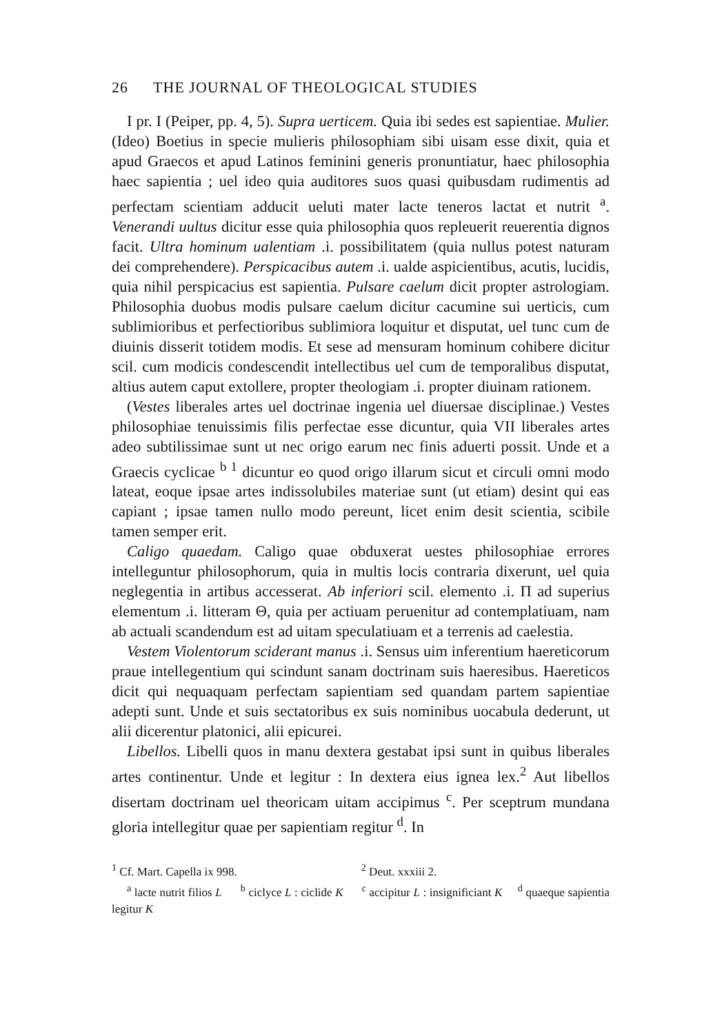26 THE JOURNAL OF THEOLOGICAL STUDIES
I pr. I (Peiper, pp. 4, 5). Supra uerticem. Quia ibi sedes est sapientiae. Mulier. (Ideo) Boetius in specie mulieris philosophiam sibi uisam esse dixit, quia et apud Graecos et apud Latinos feminini generis pronuntiatur, haec philosophia haec sapientia ; uel ideo quia auditores suos quasi quibusdam rudimentis ad perfectam scientiam adducit ueluti mater lacte teneros lactat et nutrit <sup>a</sup>. Venerandi uultus dicitur esse quia philosophia quos repleuerit reuerentia dignos facit. Ultra hominum ualentiam .i. possibilitatem (quia nullus potest naturam dei comprehendere). Perspicacibus autem .i. ualde aspicientibus, acutis, lucidis, quia nihil perspicacius est sapientia. Pulsare caelum dicit propter astrologiam. Philosophia duobus modis pulsare caelum dicitur cacumine sui uerticis, cum sublimioribus et perfectioribus sublimiora loquitur et disputat, uel tunc cum de diuinis disserit totidem modis. Et sese ad mensuram hominum cohibere dicitur scil. cum modicis condescendit intellectibus uel cum de temporalibus disputat, altius autem caput extollere, propter theologiam .i. propter diuinam rationem.
(Vestes liberales artes uel doctrinae ingenia uel diuersae disciplinae.) Vestes philosophiae tenuissimis filis perfectae esse dicuntur, quia VII liberales artes adeo subtilissimae sunt ut nec origo earum nec finis aduerti possit. Unde et a Graecis cyclicae <sup>b 1</sup> dicuntur eo quod origo illarum sicut et circuli omni modo lateat, eoque ipsae artes indissolubiles materiae sunt (ut etiam) desint qui eas capiant ; ipsae tamen nullo modo pereunt, licet enim desit scientia, scibile tamen semper erit.
Caligo quaedam. Caligo quae obduxerat uestes philosophiae errores intelleguntur philosophorum, quia in multis locis contraria dixerunt, uel quia neglegentia in artibus accesserat. Ab inferiori scil. elemento .i. Π ad superius elementum .i. litteram Θ, quia per actiuam peruenitur ad contemplatiuam, nam ab actuali scandendum est ad uitam speculatiuam et a terrenis ad caelestia.
Vestem Violentorum sciderant manus .i. Sensus uim inferentium haereticorum praue intellegentium qui scindunt sanam doctrinam suis haeresibus. Haereticos dicit qui nequaquam perfectam sapientiam sed quandam partem sapientiae adepti sunt. Unde et suis sectatoribus ex suis nominibus uocabula dederunt, ut alii dicerentur platonici, alii epicurei.
Libellos. Libelli quos in manu dextera gestabat ipsi sunt in quibus liberales artes continentur. Unde et legitur : In dextera eius ignea lex.<sup>2</sup> Aut libellos disertam doctrinam uel theoricam uitam accipimus <sup>c</sup>. Per sceptrum mundana gloria intellegitur quae per sapientiam regitur <sup>d</sup>. In
<sup>1</sup> Cf. Mart. Capella ix 998. <sup>2</sup> Deut. xxxiii 2.
<sup>a</sup> lacte nutrit filios L <sup>b</sup> ciclyce L : ciclide K <sup>c</sup> accipitur L : insignificiant K <sup>d</sup> quaeque sapientia legitur K